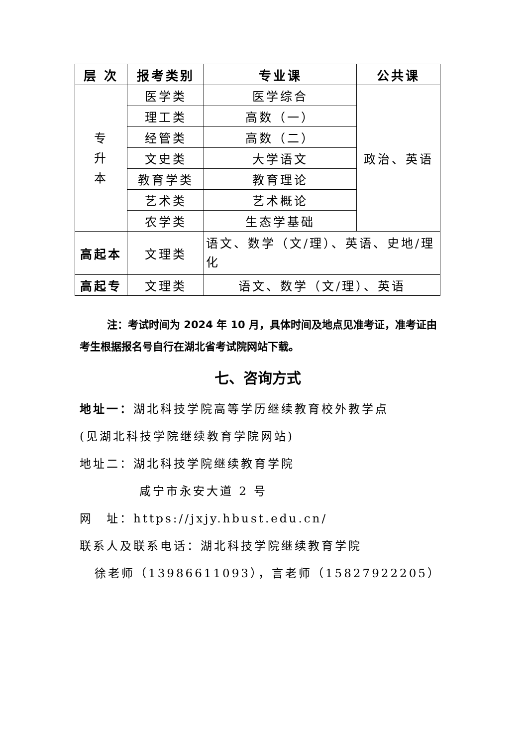| 层 次 | 报考类别 | 专业课 | 公共课 |
| --- | --- | --- | --- |
| 专 升 本 | 医学类 | 医学综合 | 政治、英语 |
| | 理工类 | 高数（一） | |
| | 经管类 | 高数（二） | |
| | 文史类 | 大学语文 | |
| | 教育学类 | 教育理论 | |
| | 艺术类 | 艺术概论 | |
| | 农学类 | 生态学基础 | |
| 高起本 | 文理类 | 语文、数学（文/理）、英语、史地/理化 | |
| 高起专 | 文理类 | 语文、数学（文/理）、英语 | |
注：考试时间为 2024 年 10 月，具体时间及地点见准考证，准考证由考生根据报名号自行在湖北省考试院网站下载。
七、咨询方式
地址一：湖北科技学院高等学历继续教育校外教学点
(见湖北科技学院继续教育学院网站)
地址二：湖北科技学院继续教育学院
咸宁市永安大道 2 号
网　址：https://jxjy.hbust.edu.cn/
联系人及联系电话：湖北科技学院继续教育学院
徐老师（13986611093），言老师（15827922205）